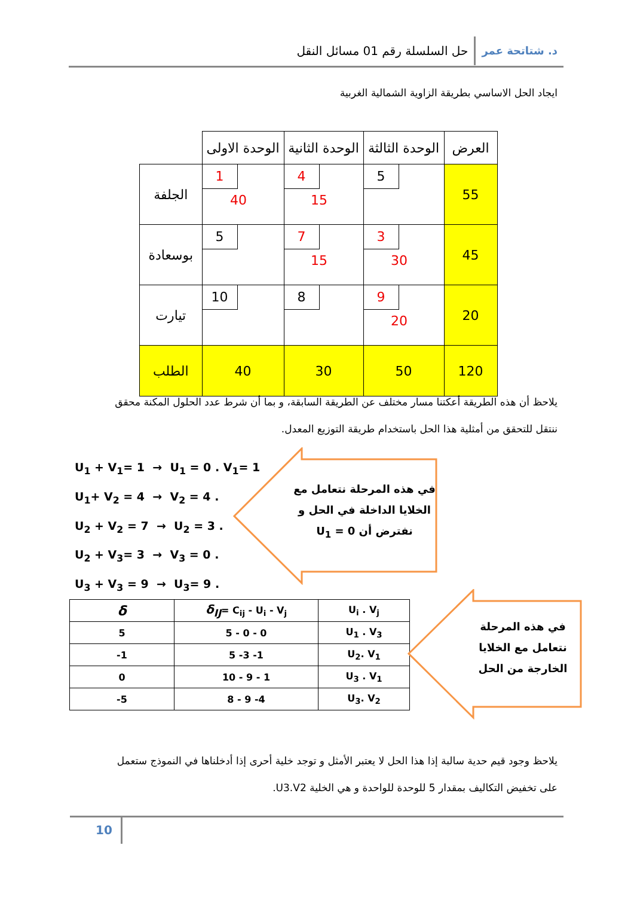د. شتاتحة عمر حل السلسلة رقم 01 مسائل النقل
ايجاد الحل الاساسي بطريقة الزاوية الشمالية الغربية
| العرض | الوحدة الثالثة | الوحدة الثانية | الوحدة الاولى | |
| 55 | 5 | 4 15 | 1 40 | الجلفة |
| 45 | 3 30 | 7 15 | 5 | بوسعادة |
| 20 | 9 20 | 8 | 10 | تيارت |
| 120 | 50 | 30 | 40 | الطلب |
يلاحظ أن هذه الطريقة أعكتنا مسار مختلف عن الطريقة السابقة، و بما أن شرط عدد الحلول المكنة محقق ننتقل للتحقق من أمثلية هذا الحل باستخدام طريقة التوزيع المعدل.
U<sub>1</sub> + V<sub>1</sub>= 1 → U<sub>1</sub> = 0 . V<sub>1</sub>= 1
U<sub>1</sub>+ V<sub>2</sub> = 4 → V<sub>2</sub> = 4 .
U<sub>2</sub> + V<sub>2</sub> = 7 → U<sub>2</sub> = 3 .
U<sub>2</sub> + V<sub>3</sub>= 3 → V<sub>3</sub> = 0 .
U<sub>3</sub> + V<sub>3</sub> = 9 → U<sub>3</sub>= 9 .
في هذه المرحلة نتعامل مع الخلايا الداخلة في الحل و نفترض أن U<sub>1</sub> = 0
| δ | δ<sub>IJ</sub> = C<sub>ij</sub> - U<sub>i</sub> - V<sub>j</sub> | U<sub>i</sub> . V<sub>j</sub> |
| 5 | 5 - 0 - 0 | U<sub>1</sub> . V<sub>3</sub> |
| -1 | 5 -3 -1 | U<sub>2</sub>. V<sub>1</sub> |
| 0 | 10 - 9 - 1 | U<sub>3</sub> . V<sub>1</sub> |
| -5 | 8 - 9 -4 | U<sub>3</sub>. V<sub>2</sub> |
في هذه المرحلة نتعامل مع الخلايا الخارجة من الحل
يلاحظ وجود قيم حدية سالبة إذا هذا الحل لا يعتبر الأمثل و توجد خلية أحرى إذا أدخلناها في النموذج ستعمل على تخفيض التكاليف بمقدار 5 للوحدة للواحدة و هي الخلية U3.V2.
10